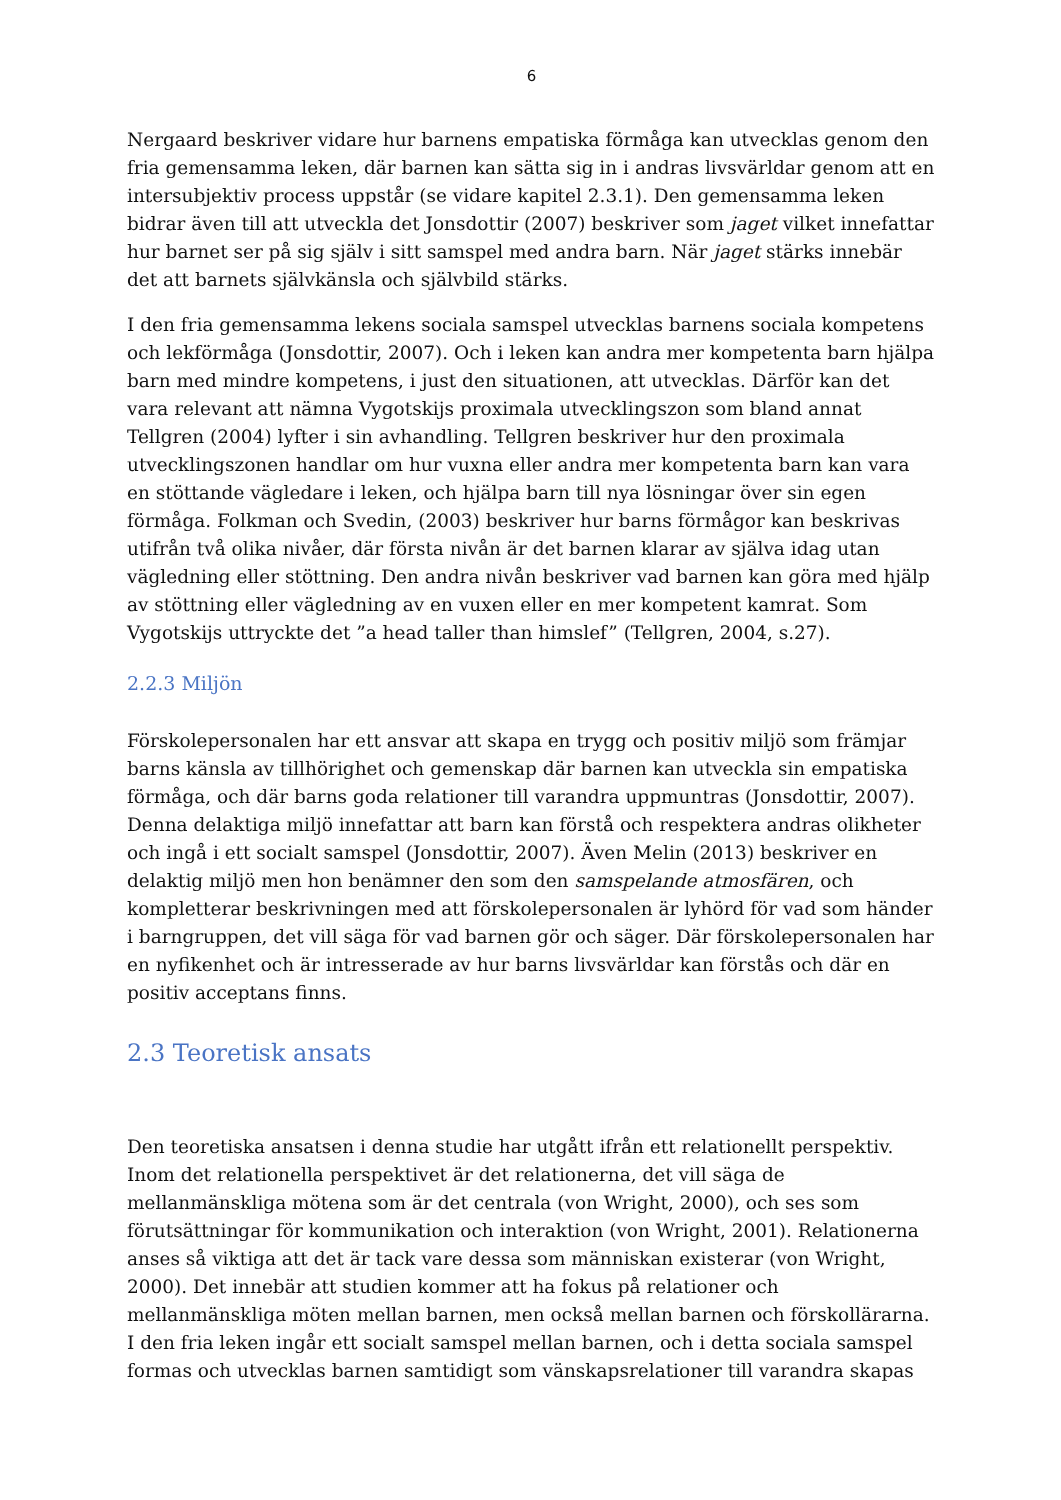6
Nergaard beskriver vidare hur barnens empatiska förmåga kan utvecklas genom den fria gemensamma leken, där barnen kan sätta sig in i andras livsvärldar genom att en intersubjektiv process uppstår (se vidare kapitel 2.3.1). Den gemensamma leken bidrar även till att utveckla det Jonsdottir (2007) beskriver som jaget vilket innefattar hur barnet ser på sig själv i sitt samspel med andra barn. När jaget stärks innebär det att barnets självkänsla och självbild stärks.
I den fria gemensamma lekens sociala samspel utvecklas barnens sociala kompetens och lekförmåga (Jonsdottir, 2007). Och i leken kan andra mer kompetenta barn hjälpa barn med mindre kompetens, i just den situationen, att utvecklas. Därför kan det vara relevant att nämna Vygotskijs proximala utvecklingszon som bland annat Tellgren (2004) lyfter i sin avhandling. Tellgren beskriver hur den proximala utvecklingszonen handlar om hur vuxna eller andra mer kompetenta barn kan vara en stöttande vägledare i leken, och hjälpa barn till nya lösningar över sin egen förmåga. Folkman och Svedin, (2003) beskriver hur barns förmågor kan beskrivas utifrån två olika nivåer, där första nivån är det barnen klarar av själva idag utan vägledning eller stöttning. Den andra nivån beskriver vad barnen kan göra med hjälp av stöttning eller vägledning av en vuxen eller en mer kompetent kamrat. Som Vygotskijs uttryckte det ”a head taller than himslef” (Tellgren, 2004, s.27).
2.2.3 Miljön
Förskolepersonalen har ett ansvar att skapa en trygg och positiv miljö som främjar barns känsla av tillhörighet och gemenskap där barnen kan utveckla sin empatiska förmåga, och där barns goda relationer till varandra uppmuntras (Jonsdottir, 2007). Denna delaktiga miljö innefattar att barn kan förstå och respektera andras olikheter och ingå i ett socialt samspel (Jonsdottir, 2007). Även Melin (2013) beskriver en delaktig miljö men hon benämner den som den samspelande atmosfären, och kompletterar beskrivningen med att förskolepersonalen är lyhörd för vad som händer i barngruppen, det vill säga för vad barnen gör och säger. Där förskolepersonalen har en nyfikenhet och är intresserade av hur barns livsvärldar kan förstås och där en positiv acceptans finns.
2.3 Teoretisk ansats
Den teoretiska ansatsen i denna studie har utgått ifrån ett relationellt perspektiv. Inom det relationella perspektivet är det relationerna, det vill säga de mellanmänskliga mötena som är det centrala (von Wright, 2000), och ses som förutsättningar för kommunikation och interaktion (von Wright, 2001). Relationerna anses så viktiga att det är tack vare dessa som människan existerar (von Wright, 2000). Det innebär att studien kommer att ha fokus på relationer och mellanmänskliga möten mellan barnen, men också mellan barnen och förskollärarna. I den fria leken ingår ett socialt samspel mellan barnen, och i detta sociala samspel formas och utvecklas barnen samtidigt som vänskapsrelationer till varandra skapas